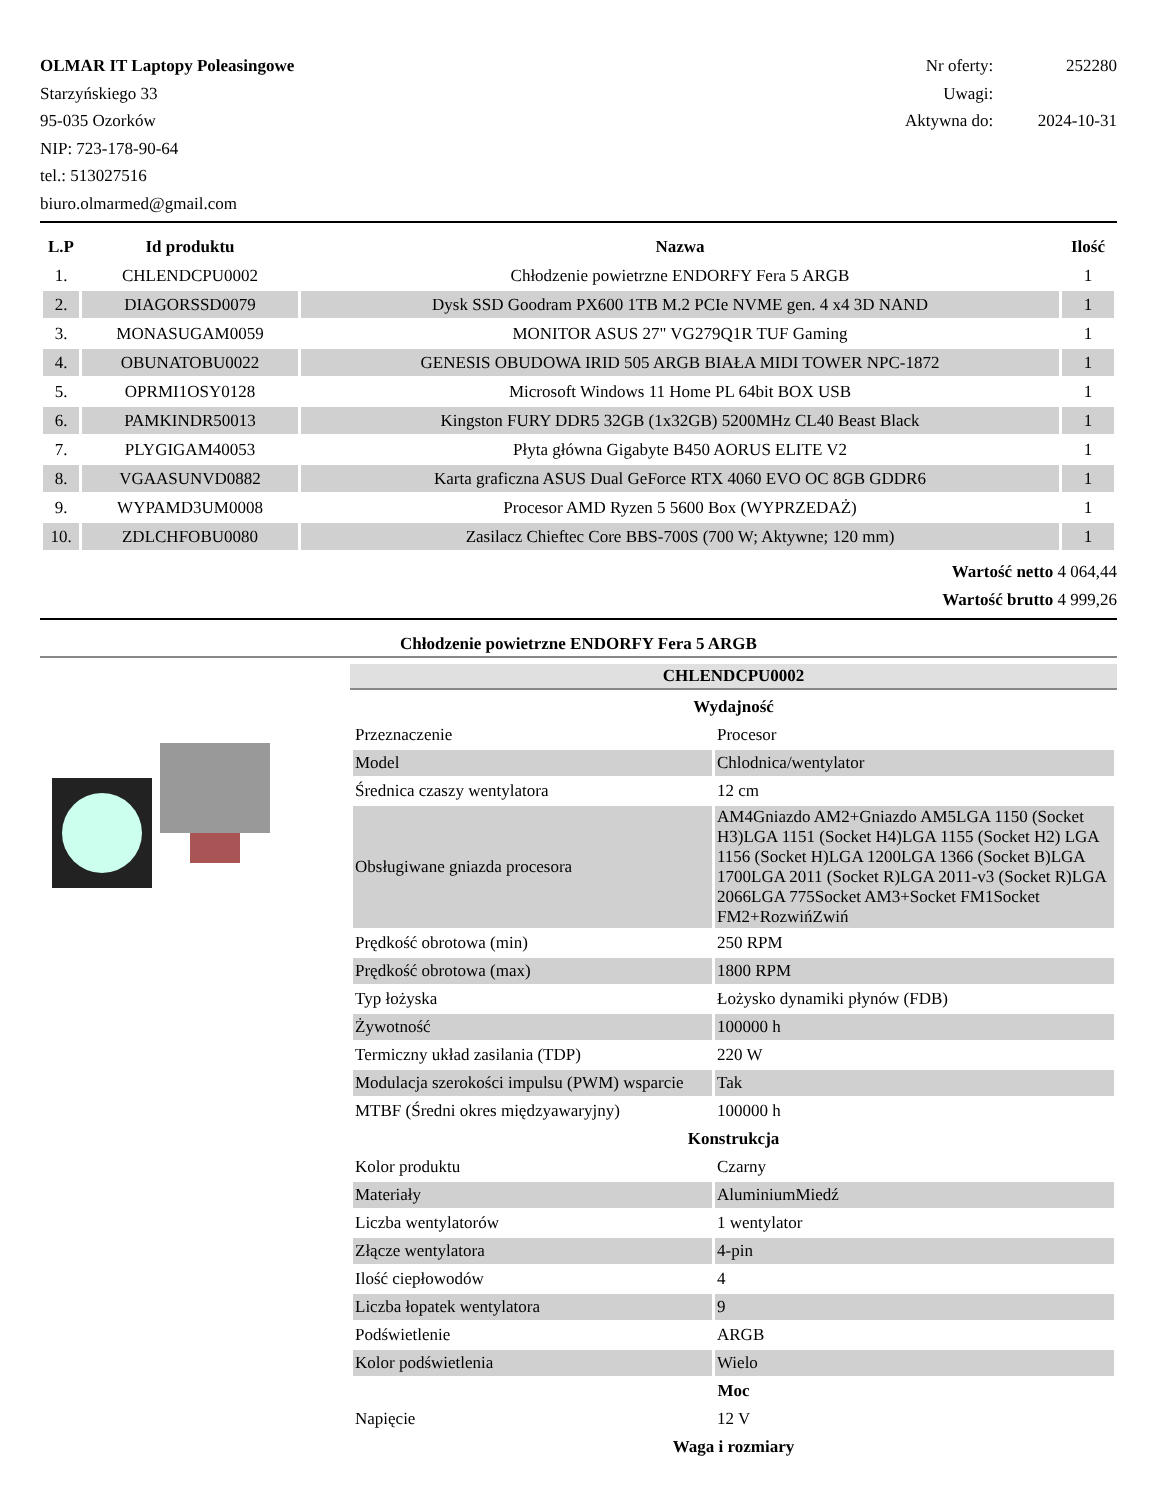OLMAR IT Laptopy Poleasingowe
Starzyńskiego 33
95-035 Ozorków
NIP: 723-178-90-64
tel.: 513027516
biuro.olmarmed@gmail.com
| Nr oferty: | 252280 |
| Uwagi: | |
| Aktywna do: | 2024-10-31 |
| L.P | Id produktu | Nazwa | Ilość |
| --- | --- | --- | --- |
| 1. | CHLENDCPU0002 | Chłodzenie powietrzne ENDORFY Fera 5 ARGB | 1 |
| 2. | DIAGORSSD0079 | Dysk SSD Goodram PX600 1TB M.2 PCIe NVME gen. 4 x4 3D NAND | 1 |
| 3. | MONASUGAM0059 | MONITOR ASUS 27" VG279Q1R TUF Gaming | 1 |
| 4. | OBUNATOBU0022 | GENESIS OBUDOWA IRID 505 ARGB BIAŁA MIDI TOWER NPC-1872 | 1 |
| 5. | OPRMI1OSY0128 | Microsoft Windows 11 Home PL 64bit BOX USB | 1 |
| 6. | PAMKINDR50013 | Kingston FURY DDR5 32GB (1x32GB) 5200MHz CL40 Beast Black | 1 |
| 7. | PLYGIGAM40053 | Płyta główna Gigabyte B450 AORUS ELITE V2 | 1 |
| 8. | VGAASUNVD0882 | Karta graficzna ASUS Dual GeForce RTX 4060 EVO OC 8GB GDDR6 | 1 |
| 9. | WYPAMD3UM0008 | Procesor AMD Ryzen 5 5600 Box (WYPRZEDAŻ) | 1 |
| 10. | ZDLCHFOBU0080 | Zasilacz Chieftec Core BBS-700S (700 W; Aktywne; 120 mm) | 1 |
Wartość netto 4 064,44
Wartość brutto 4 999,26
Chłodzenie powietrzne ENDORFY Fera 5 ARGB
CHLENDCPU0002
| Wydajność | |
| Przeznaczenie | Procesor |
| Model | Chlodnica/wentylator |
| Średnica czaszy wentylatora | 12 cm |
| Obsługiwane gniazda procesora | AM4Gniazdo AM2+Gniazdo AM5LGA 1150 (Socket H3)LGA 1151 (Socket H4)LGA 1155 (Socket H2) LGA 1156 (Socket H)LGA 1200LGA 1366 (Socket B)LGA 1700LGA 2011 (Socket R)LGA 2011-v3 (Socket R)LGA 2066LGA 775Socket AM3+Socket FM1Socket FM2+RozwińZwiń |
| Prędkość obrotowa (min) | 250 RPM |
| Prędkość obrotowa (max) | 1800 RPM |
| Typ łożyska | Łożysko dynamiki płynów (FDB) |
| Żywotność | 100000 h |
| Termiczny układ zasilania (TDP) | 220 W |
| Modulacja szerokości impulsu (PWM) wsparcie | Tak |
| MTBF (Średni okres międzyawaryjny) | 100000 h |
| Konstrukcja | |
| Kolor produktu | Czarny |
| Materiały | AluminiumMiedź |
| Liczba wentylatorów | 1 wentylator |
| Złącze wentylatora | 4-pin |
| Ilość ciepłowodów | 4 |
| Liczba łopatek wentylatora | 9 |
| Podświetlenie | ARGB |
| Kolor podświetlenia | Wielo |
| Moc | |
| Napięcie | 12 V |
| Waga i rozmiary | |